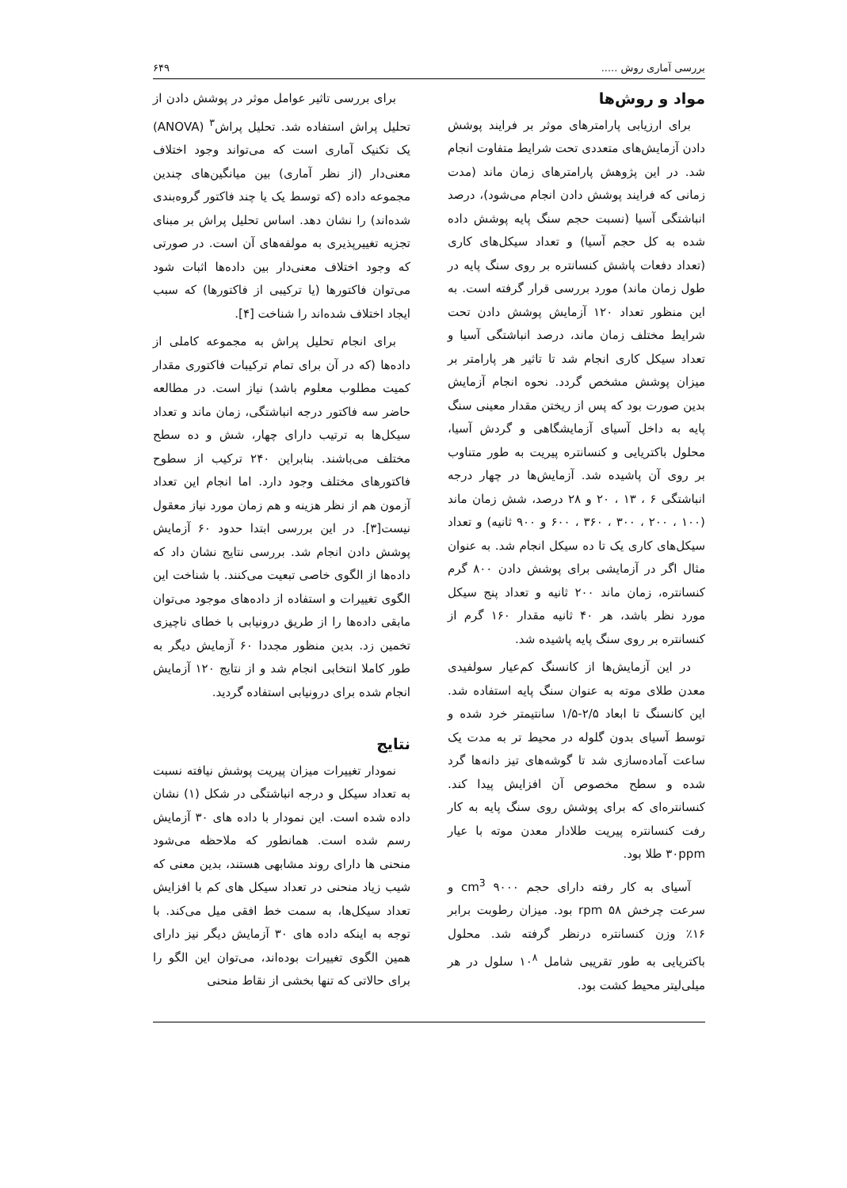بررسی آماری روش ..... ۶۴۹
مواد و روش‌ها
برای ارزیابی پارامترهای موثر بر فرایند پوشش دادن آزمایش‌های متعددی تحت شرایط متفاوت انجام شد. در این پژوهش پارامترهای زمان ماند (مدت زمانی که فرایند پوشش دادن انجام می‌شود)، درصد انباشتگی آسیا (نسبت حجم سنگ پایه پوشش داده شده به کل حجم آسیا) و تعداد سیکل‌های کاری (تعداد دفعات پاشش کنسانتره بر روی سنگ پایه در طول زمان ماند) مورد بررسی قرار گرفته است. به این منظور تعداد ۱۲۰ آزمایش پوشش دادن تحت شرایط مختلف زمان ماند، درصد انباشتگی آسیا و تعداد سیکل کاری انجام شد تا تاثیر هر پارامتر بر میزان پوشش مشخص گردد. نحوه انجام آزمایش بدین صورت بود که پس از ریختن مقدار معینی سنگ پایه به داخل آسیای آزمایشگاهی و گردش آسیا، محلول باکتریایی و کنسانتره پیریت به طور متناوب بر روی آن پاشیده شد. آزمایش‌ها در چهار درجه انباشتگی ۶ ، ۱۳ ، ۲۰ و ۲۸ درصد، شش زمان ماند (۱۰۰ ، ۲۰۰ ، ۳۰۰ ، ۳۶۰ ، ۶۰۰ و ۹۰۰ ثانیه) و تعداد سیکل‌های کاری یک تا ده سیکل انجام شد. به عنوان مثال اگر در آزمایشی برای پوشش دادن ۸۰۰ گرم کنسانتره، زمان ماند ۲۰۰ ثانیه و تعداد پنج سیکل مورد نظر باشد، هر ۴۰ ثانیه مقدار ۱۶۰ گرم از کنسانتره بر روی سنگ پایه پاشیده شد.
در این آزمایش‌ها از کانسنگ کم‌عیار سولفیدی معدن طلای موته به عنوان سنگ پایه استفاده شد. این کانسنگ تا ابعاد ۲/۵-۱/۵ سانتیمتر خرد شده و توسط آسیای بدون گلوله در محیط تر به مدت یک ساعت آماده‌سازی شد تا گوشه‌های تیز دانه‌ها گرد شده و سطح مخصوص آن افزایش پیدا کند. کنسانتره‌ای که برای پوشش روی سنگ پایه به کار رفت کنسانتره پیریت طلادار معدن موته با عیار ۳۰ppm طلا بود.
آسیای به کار رفته دارای حجم cm<sup>3</sup> ۹۰۰۰ و سرعت چرخش ۵۸ rpm بود. میزان رطوبت برابر ۱۶٪ وزن کنسانتره درنظر گرفته شد. محلول باکتریایی به طور تقریبی شامل ۱۰<sup>۸</sup> سلول در هر میلی‌لیتر محیط کشت بود.
برای بررسی تاثیر عوامل موثر در پوشش دادن از تحلیل پراش استفاده شد. تحلیل پراش<sup>۳</sup> (ANOVA) یک تکنیک آماری است که می‌تواند وجود اختلاف معنی‌دار (از نظر آماری) بین میانگین‌های چندین مجموعه داده (که توسط یک یا چند فاکتور گروه‌بندی شده‌اند) را نشان دهد. اساس تحلیل پراش بر مبنای تجزیه تغییرپذیری به مولفه‌های آن است. در صورتی که وجود اختلاف معنی‌دار بین داده‌ها اثبات شود می‌توان فاکتورها (یا ترکیبی از فاکتورها) که سبب ایجاد اختلاف شده‌اند را شناخت [۴].
برای انجام تحلیل پراش به مجموعه کاملی از داده‌ها (که در آن برای تمام ترکیبات فاکتوری مقدار کمیت مطلوب معلوم باشد) نیاز است. در مطالعه حاضر سه فاکتور درجه انباشتگی، زمان ماند و تعداد سیکل‌ها به ترتیب دارای چهار، شش و ده سطح مختلف می‌باشند. بنابراین ۲۴۰ ترکیب از سطوح فاکتورهای مختلف وجود دارد. اما انجام این تعداد آزمون هم از نظر هزینه و هم زمان مورد نیاز معقول نیست[۳]. در این بررسی ابتدا حدود ۶۰ آزمایش پوشش دادن انجام شد. بررسی نتایج نشان داد که داده‌ها از الگوی خاصی تبعیت می‌کنند. با شناخت این الگوی تغییرات و استفاده از داده‌های موجود می‌توان مابقی داده‌ها را از طریق درونیابی با خطای ناچیزی تخمین زد. بدین منظور مجددا ۶۰ آزمایش دیگر به طور کاملا انتخابی انجام شد و از نتایج ۱۲۰ آزمایش انجام شده برای درونیابی استفاده گردید.
نتایج
نمودار تغییرات میزان پیریت پوشش نیافته نسبت به تعداد سیکل و درجه انباشتگی در شکل (۱) نشان داده شده است. این نمودار با داده های ۳۰ آزمایش رسم شده است. همانطور که ملاحظه می‌شود منحنی ها دارای روند مشابهی هستند، بدین معنی که شیب زیاد منحنی در تعداد سیکل های کم با افزایش تعداد سیکل‌ها، به سمت خط افقی میل می‌کند. با توجه به اینکه داده های ۳۰ آزمایش دیگر نیز دارای همین الگوی تغییرات بوده‌اند، می‌توان این الگو را برای حالاتی که تنها بخشی از نقاط منحنی